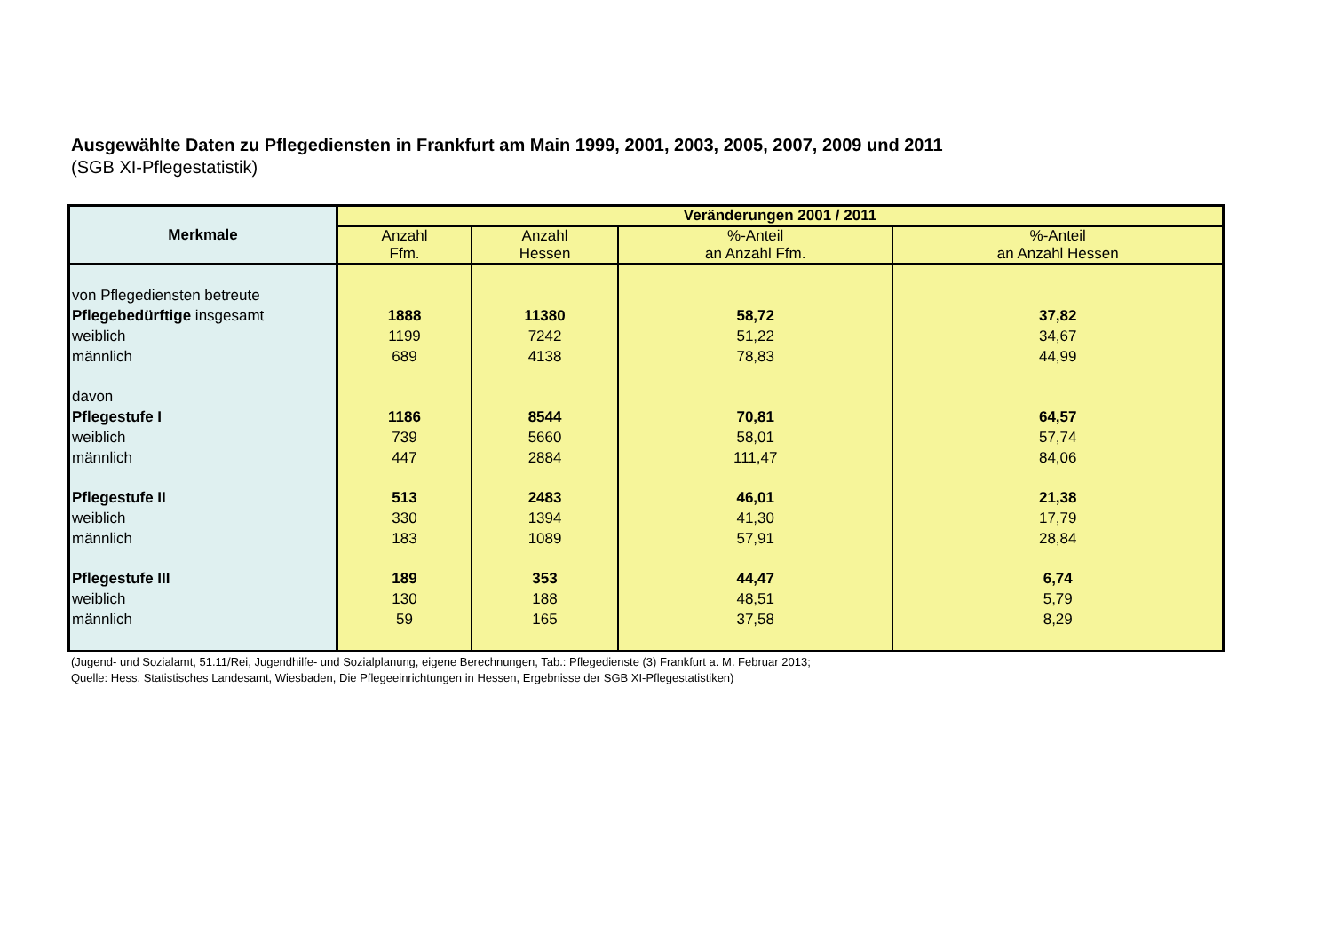Ausgewählte Daten zu Pflegediensten in Frankfurt am Main 1999, 2001, 2003, 2005, 2007, 2009 und 2011
(SGB XI-Pflegestatistik)
| Merkmale | Veränderungen 2001 / 2011 | | | |
| --- | --- | --- | --- | --- |
| | Anzahl Ffm. | Anzahl Hessen | %-Anteil an Anzahl Ffm. | %-Anteil an Anzahl Hessen |
| von Pflegediensten betreute | | | | |
| Pflegebedürftige insgesamt | 1888 | 11380 | 58,72 | 37,82 |
| weiblich | 1199 | 7242 | 51,22 | 34,67 |
| männlich | 689 | 4138 | 78,83 | 44,99 |
| davon | | | | |
| Pflegestufe I | 1186 | 8544 | 70,81 | 64,57 |
| weiblich | 739 | 5660 | 58,01 | 57,74 |
| männlich | 447 | 2884 | 111,47 | 84,06 |
| Pflegestufe II | 513 | 2483 | 46,01 | 21,38 |
| weiblich | 330 | 1394 | 41,30 | 17,79 |
| männlich | 183 | 1089 | 57,91 | 28,84 |
| Pflegestufe III | 189 | 353 | 44,47 | 6,74 |
| weiblich | 130 | 188 | 48,51 | 5,79 |
| männlich | 59 | 165 | 37,58 | 8,29 |
(Jugend- und Sozialamt, 51.11/Rei, Jugendhilfe- und Sozialplanung, eigene Berechnungen, Tab.: Pflegedienste (3) Frankfurt a. M. Februar 2013;
Quelle: Hess. Statistisches Landesamt, Wiesbaden, Die Pflegeeinrichtungen in Hessen, Ergebnisse der SGB XI-Pflegestatistiken)